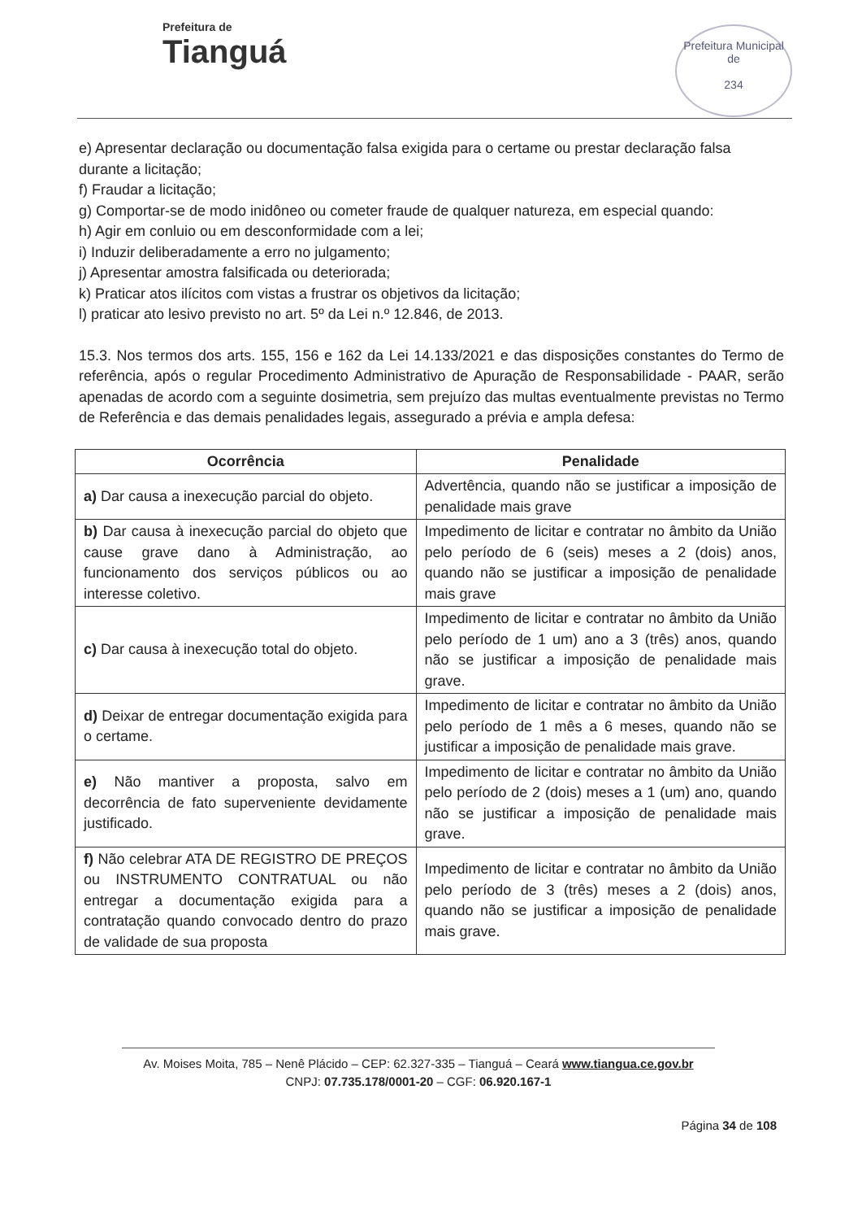Prefeitura de
Tianguá
Prefeitura Municipal de
234
e) Apresentar declaração ou documentação falsa exigida para o certame ou prestar declaração falsa durante a licitação;
f) Fraudar a licitação;
g) Comportar-se de modo inidôneo ou cometer fraude de qualquer natureza, em especial quando:
h) Agir em conluio ou em desconformidade com a lei;
i) Induzir deliberadamente a erro no julgamento;
j) Apresentar amostra falsificada ou deteriorada;
k) Praticar atos ilícitos com vistas a frustrar os objetivos da licitação;
l) praticar ato lesivo previsto no art. 5º da Lei n.º 12.846, de 2013.
15.3. Nos termos dos arts. 155, 156 e 162 da Lei 14.133/2021 e das disposições constantes do Termo de referência, após o regular Procedimento Administrativo de Apuração de Responsabilidade - PAAR, serão apenadas de acordo com a seguinte dosimetria, sem prejuízo das multas eventualmente previstas no Termo de Referência e das demais penalidades legais, assegurado a prévia e ampla defesa:
| Ocorrência | Penalidade |
| --- | --- |
| a) Dar causa a inexecução parcial do objeto. | Advertência, quando não se justificar a imposição de penalidade mais grave |
| b) Dar causa à inexecução parcial do objeto que cause grave dano à Administração, ao funcionamento dos serviços públicos ou ao interesse coletivo. | Impedimento de licitar e contratar no âmbito da União pelo período de 6 (seis) meses a 2 (dois) anos, quando não se justificar a imposição de penalidade mais grave |
| c) Dar causa à inexecução total do objeto. | Impedimento de licitar e contratar no âmbito da União pelo período de 1 um) ano a 3 (três) anos, quando não se justificar a imposição de penalidade mais grave. |
| d) Deixar de entregar documentação exigida para o certame. | Impedimento de licitar e contratar no âmbito da União pelo período de 1 mês a 6 meses, quando não se justificar a imposição de penalidade mais grave. |
| e) Não mantiver a proposta, salvo em decorrência de fato superveniente devidamente justificado. | Impedimento de licitar e contratar no âmbito da União pelo período de 2 (dois) meses a 1 (um) ano, quando não se justificar a imposição de penalidade mais grave. |
| f) Não celebrar ATA DE REGISTRO DE PREÇOS ou INSTRUMENTO CONTRATUAL ou não entregar a documentação exigida para a contratação quando convocado dentro do prazo de validade de sua proposta | Impedimento de licitar e contratar no âmbito da União pelo período de 3 (três) meses a 2 (dois) anos, quando não se justificar a imposição de penalidade mais grave. |
Av. Moises Moita, 785 – Nenê Plácido – CEP: 62.327-335 – Tianguá – Ceará www.tiangua.ce.gov.br
CNPJ: 07.735.178/0001-20 – CGF: 06.920.167-1
Página 34 de 108